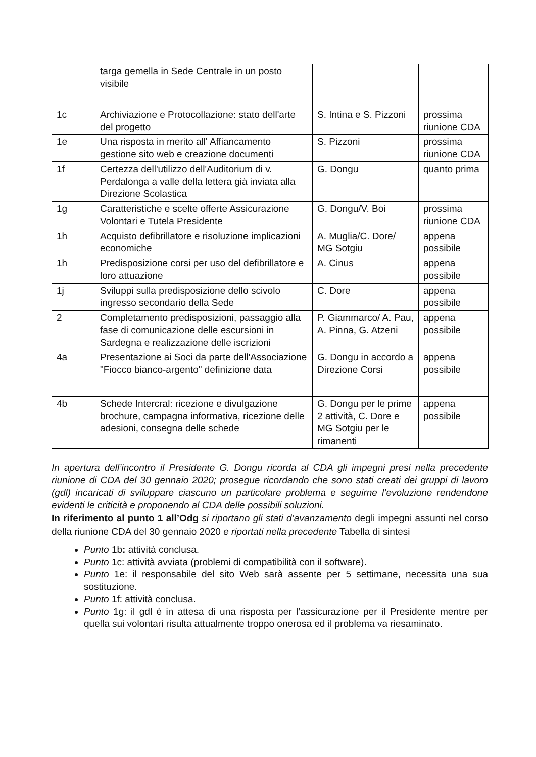| | targa gemella in Sede Centrale in un posto visibile | | |
| 1c | Archiviazione e Protocollazione: stato dell'arte del progetto | S. Intina e S. Pizzoni | prossima riunione CDA |
| 1e | Una risposta in merito all' Affiancamento gestione sito web e creazione documenti | S. Pizzoni | prossima riunione CDA |
| 1f | Certezza dell'utilizzo dell'Auditorium di v. Perdalonga a valle della lettera già inviata alla Direzione Scolastica | G. Dongu | quanto prima |
| 1g | Caratteristiche e scelte offerte Assicurazione Volontari e Tutela Presidente | G. Dongu/V. Boi | prossima riunione CDA |
| 1h | Acquisto defibrillatore e risoluzione implicazioni economiche | A. Muglia/C. Dore/ MG Sotgiu | appena possibile |
| 1h | Predisposizione corsi per uso del defibrillatore e loro attuazione | A. Cinus | appena possibile |
| 1j | Sviluppi sulla predisposizione dello scivolo ingresso secondario della Sede | C. Dore | appena possibile |
| 2 | Completamento predisposizioni, passaggio alla fase di comunicazione delle escursioni in Sardegna e realizzazione delle iscrizioni | P. Giammarco/ A. Pau, A. Pinna, G. Atzeni | appena possibile |
| 4a | Presentazione ai Soci da parte dell'Associazione "Fiocco bianco-argento" definizione data | G. Dongu in accordo a Direzione Corsi | appena possibile |
| 4b | Schede Intercral: ricezione e divulgazione brochure, campagna informativa, ricezione delle adesioni, consegna delle schede | G. Dongu per le prime 2 attività, C. Dore e MG Sotgiu per le rimanenti | appena possibile |
In apertura dell’incontro il Presidente G. Dongu ricorda al CDA gli impegni presi nella precedente riunione di CDA del 30 gennaio 2020; prosegue ricordando che sono stati creati dei gruppi di lavoro (gdl) incaricati di sviluppare ciascuno un particolare problema e seguirne l’evoluzione rendendone evidenti le criticità e proponendo al CDA delle possibili soluzioni.
In riferimento al punto 1 all’Odg si riportano gli stati d’avanzamento degli impegni assunti nel corso della riunione CDA del 30 gennaio 2020 e riportati nella precedente Tabella di sintesi
Punto 1b: attività conclusa.
Punto 1c: attività avviata (problemi di compatibilità con il software).
Punto 1e: il responsabile del sito Web sarà assente per 5 settimane, necessita una sua sostituzione.
Punto 1f: attività conclusa.
Punto 1g: il gdl è in attesa di una risposta per l’assicurazione per il Presidente mentre per quella sui volontari risulta attualmente troppo onerosa ed il problema va riesaminato.